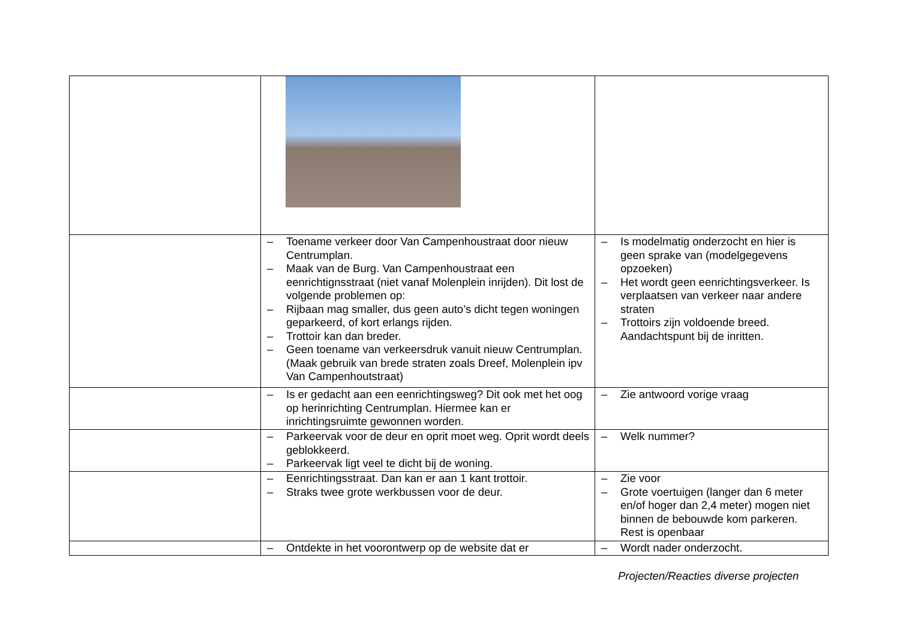| | – Toename verkeer door Van Campenhoustraat door nieuw Centrumplan. – Maak van de Burg. Van Campenhoustraat een eenrichtignsstraat (niet vanaf Molenplein inrijden). Dit lost de volgende problemen op: – Rijbaan mag smaller, dus geen auto’s dicht tegen woningen geparkeerd, of kort erlangs rijden. – Trottoir kan dan breder. – Geen toename van verkeersdruk vanuit nieuw Centrumplan. (Maak gebruik van brede straten zoals Dreef, Molenplein ipv Van Campenhoutstraat) | – Is modelmatig onderzocht en hier is geen sprake van (modelgegevens opzoeken) – Het wordt geen eenrichtingsverkeer. Is verplaatsen van verkeer naar andere straten – Trottoirs zijn voldoende breed. Aandachtspunt bij de inritten. |
| | – Is er gedacht aan een eenrichtingsweg? Dit ook met het oog op herinrichting Centrumplan. Hiermee kan er inrichtingsruimte gewonnen worden. | – Zie antwoord vorige vraag |
| | – Parkeervak voor de deur en oprit moet weg. Oprit wordt deels geblokkeerd. – Parkeervak ligt veel te dicht bij de woning. | – Welk nummer? |
| | – Eenrichtingsstraat. Dan kan er aan 1 kant trottoir. – Straks twee grote werkbussen voor de deur. | – Zie voor – Grote voertuigen (langer dan 6 meter en/of hoger dan 2,4 meter) mogen niet binnen de bebouwde kom parkeren. Rest is openbaar |
| | – Ontdekte in het voorontwerp op de website dat er | – Wordt nader onderzocht. |
Projecten/Reacties diverse projecten